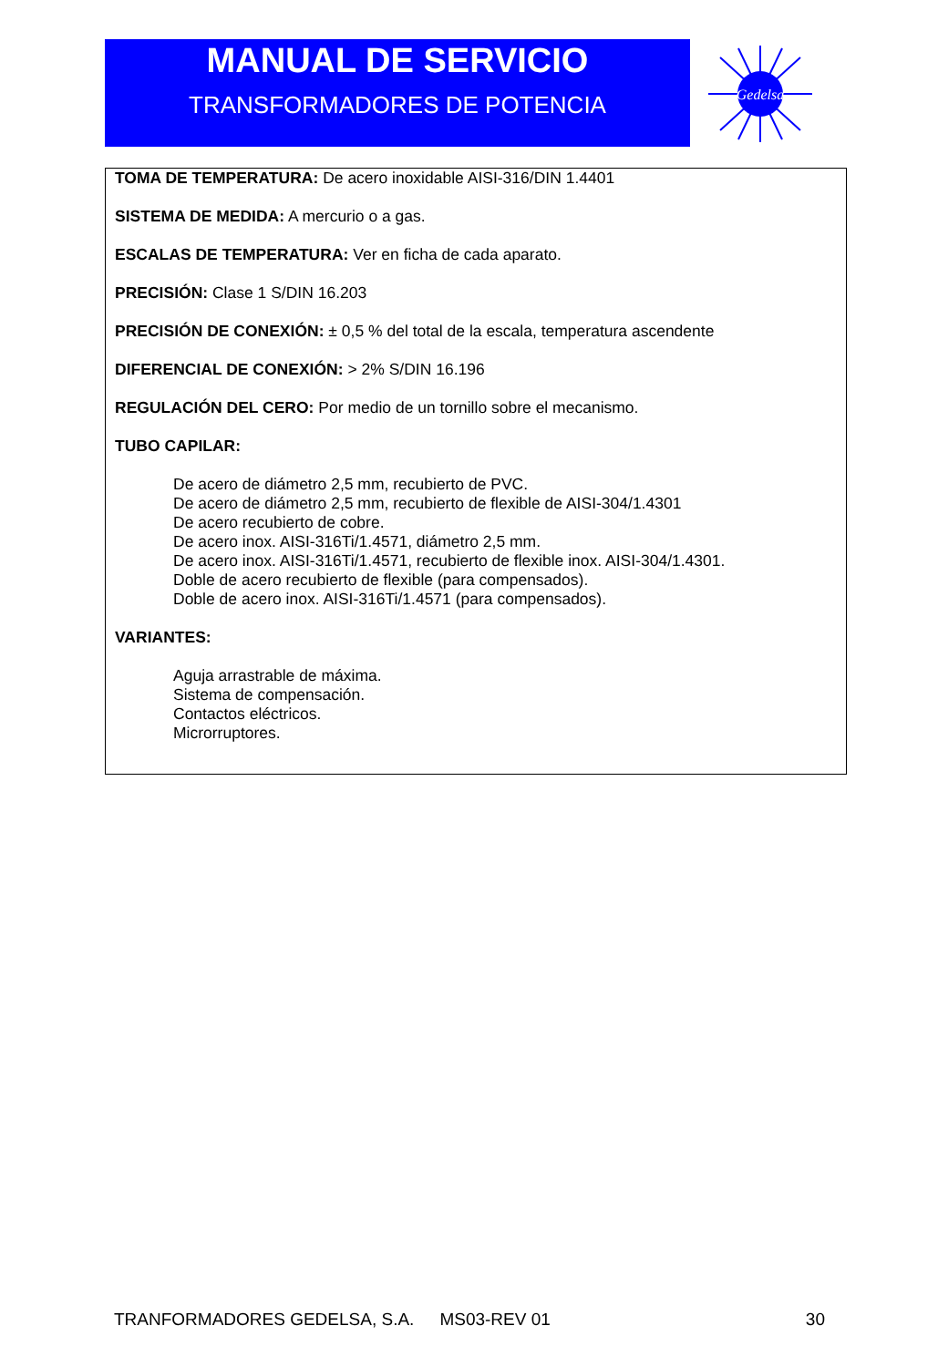MANUAL DE SERVICIO
TRANSFORMADORES DE POTENCIA
Gedelsa
TOMA DE TEMPERATURA: De acero inoxidable AISI-316/DIN 1.4401
SISTEMA DE MEDIDA: A mercurio o a gas.
ESCALAS DE TEMPERATURA: Ver en ficha de cada aparato.
PRECISIÓN: Clase 1 S/DIN 16.203
PRECISIÓN DE CONEXIÓN: ± 0,5 % del total de la escala, temperatura ascendente
DIFERENCIAL DE CONEXIÓN: > 2% S/DIN 16.196
REGULACIÓN DEL CERO: Por medio de un tornillo sobre el mecanismo.
TUBO CAPILAR:
De acero de diámetro 2,5 mm, recubierto de PVC.
De acero de diámetro 2,5 mm, recubierto de flexible de AISI-304/1.4301
De acero recubierto de cobre.
De acero inox. AISI-316Ti/1.4571, diámetro 2,5 mm.
De acero inox. AISI-316Ti/1.4571, recubierto de flexible inox. AISI-304/1.4301.
Doble de acero recubierto de flexible (para compensados).
Doble de acero inox. AISI-316Ti/1.4571 (para compensados).
VARIANTES:
Aguja arrastrable de máxima.
Sistema de compensación.
Contactos eléctricos.
Microrruptores.
TRANFORMADORES GEDELSA, S.A. MS03-REV 01 30